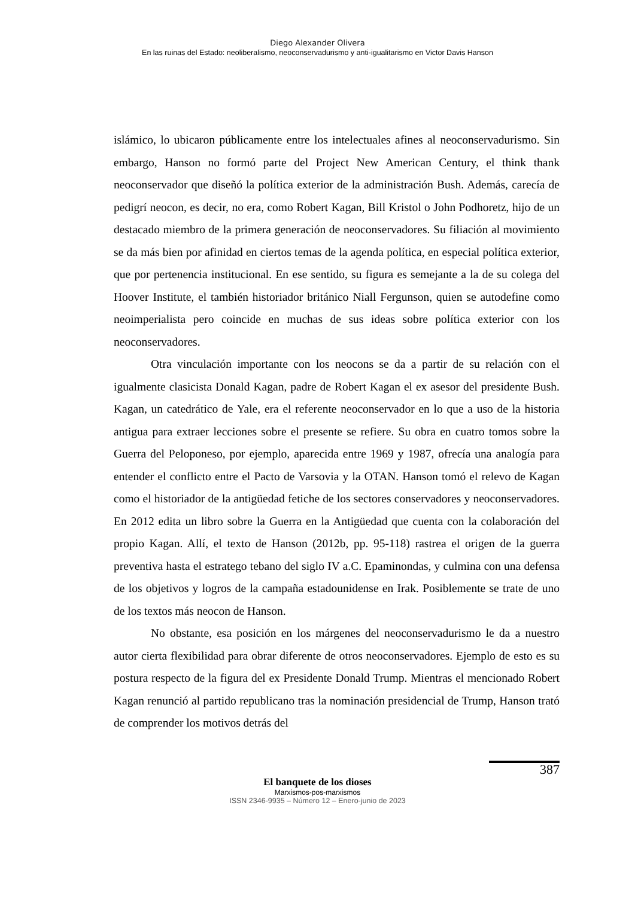Diego Alexander Olivera
En las ruinas del Estado: neoliberalismo, neoconservadurismo y anti-igualitarismo en Victor Davis Hanson
islámico, lo ubicaron públicamente entre los intelectuales afines al neoconservadurismo. Sin embargo, Hanson no formó parte del Project New American Century, el think thank neoconservador que diseñó la política exterior de la administración Bush. Además, carecía de pedigrí neocon, es decir, no era, como Robert Kagan, Bill Kristol o John Podhoretz, hijo de un destacado miembro de la primera generación de neoconservadores. Su filiación al movimiento se da más bien por afinidad en ciertos temas de la agenda política, en especial política exterior, que por pertenencia institucional. En ese sentido, su figura es semejante a la de su colega del Hoover Institute, el también historiador británico Niall Fergunson, quien se autodefine como neoimperialista pero coincide en muchas de sus ideas sobre política exterior con los neoconservadores.
Otra vinculación importante con los neocons se da a partir de su relación con el igualmente clasicista Donald Kagan, padre de Robert Kagan el ex asesor del presidente Bush. Kagan, un catedrático de Yale, era el referente neoconservador en lo que a uso de la historia antigua para extraer lecciones sobre el presente se refiere. Su obra en cuatro tomos sobre la Guerra del Peloponeso, por ejemplo, aparecida entre 1969 y 1987, ofrecía una analogía para entender el conflicto entre el Pacto de Varsovia y la OTAN. Hanson tomó el relevo de Kagan como el historiador de la antigüedad fetiche de los sectores conservadores y neoconservadores. En 2012 edita un libro sobre la Guerra en la Antigüedad que cuenta con la colaboración del propio Kagan. Allí, el texto de Hanson (2012b, pp. 95-118) rastrea el origen de la guerra preventiva hasta el estratego tebano del siglo IV a.C. Epaminondas, y culmina con una defensa de los objetivos y logros de la campaña estadounidense en Irak. Posiblemente se trate de uno de los textos más neocon de Hanson.
No obstante, esa posición en los márgenes del neoconservadurismo le da a nuestro autor cierta flexibilidad para obrar diferente de otros neoconservadores. Ejemplo de esto es su postura respecto de la figura del ex Presidente Donald Trump. Mientras el mencionado Robert Kagan renunció al partido republicano tras la nominación presidencial de Trump, Hanson trató de comprender los motivos detrás del
387
El banquete de los dioses
Marxismos-pos-marxismos
ISSN 2346-9935 – Número 12 – Enero-junio de 2023